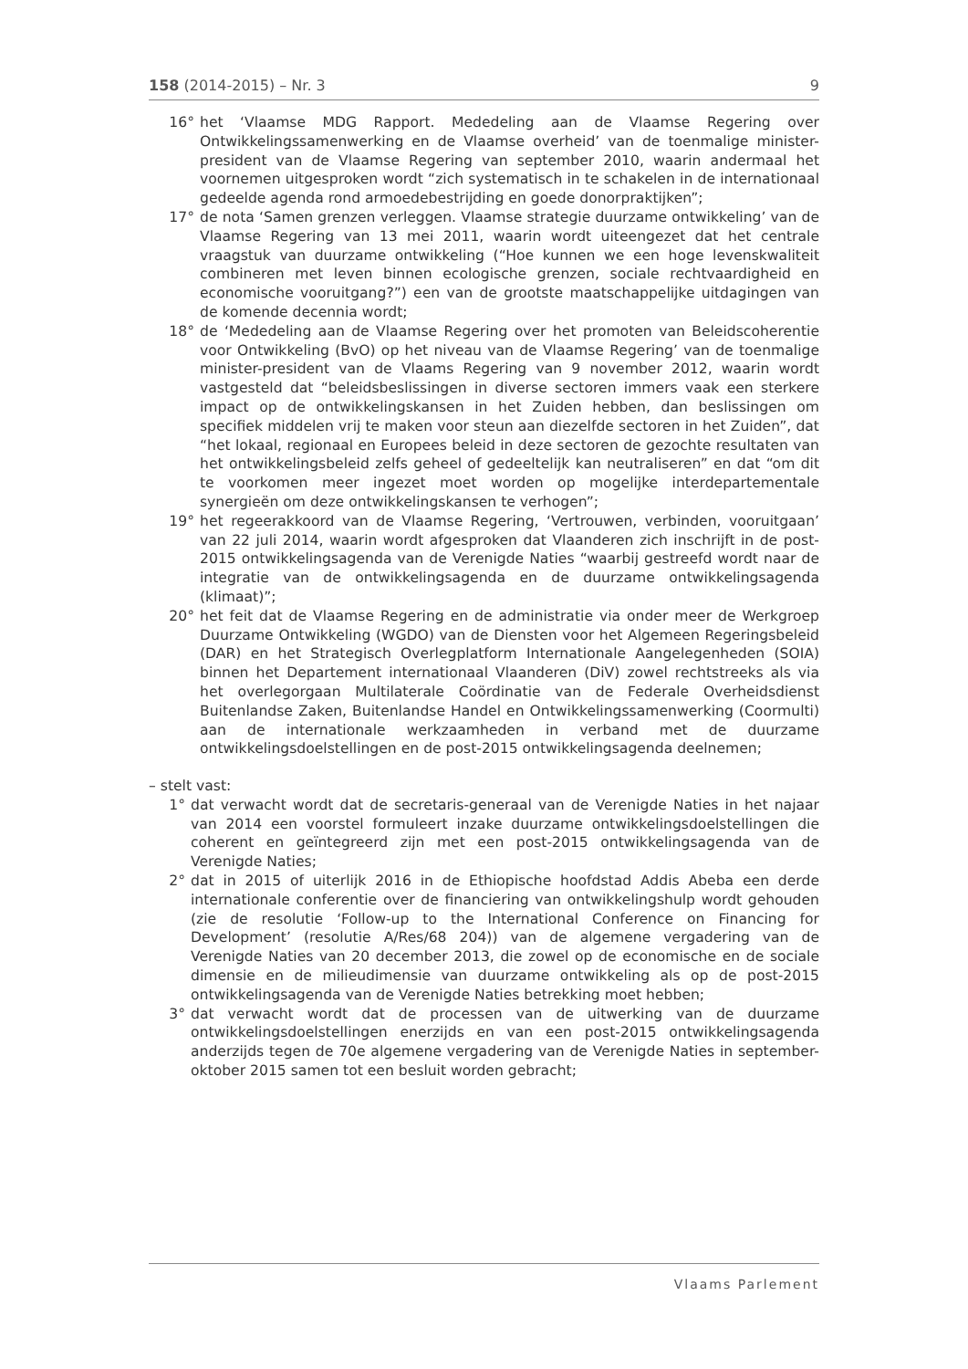158 (2014-2015) – Nr. 3 9
16° het ‘Vlaamse MDG Rapport. Mededeling aan de Vlaamse Regering over Ontwikkelingssamenwerking en de Vlaamse overheid’ van de toenmalige minister-president van de Vlaamse Regering van september 2010, waarin andermaal het voornemen uitgesproken wordt “zich systematisch in te schakelen in de internationaal gedeelde agenda rond armoedebestrijding en goede donorpraktijken”;
17° de nota ‘Samen grenzen verleggen. Vlaamse strategie duurzame ontwikkeling’ van de Vlaamse Regering van 13 mei 2011, waarin wordt uiteengezet dat het centrale vraagstuk van duurzame ontwikkeling (“Hoe kunnen we een hoge levenskwaliteit combineren met leven binnen ecologische grenzen, sociale rechtvaardigheid en economische vooruitgang?”) een van de grootste maatschappelijke uitdagingen van de komende decennia wordt;
18° de ‘Mededeling aan de Vlaamse Regering over het promoten van Beleidscoherentie voor Ontwikkeling (BvO) op het niveau van de Vlaamse Regering’ van de toenmalige minister-president van de Vlaams Regering van 9 november 2012, waarin wordt vastgesteld dat “beleidsbeslissingen in diverse sectoren immers vaak een sterkere impact op de ontwikkelingskansen in het Zuiden hebben, dan beslissingen om specifiek middelen vrij te maken voor steun aan diezelfde sectoren in het Zuiden”, dat “het lokaal, regionaal en Europees beleid in deze sectoren de gezochte resultaten van het ontwikkelingsbeleid zelfs geheel of gedeeltelijk kan neutraliseren” en dat “om dit te voorkomen meer ingezet moet worden op mogelijke interdepartementale synergieën om deze ontwikkelingskansen te verhogen”;
19° het regeerakkoord van de Vlaamse Regering, ‘Vertrouwen, verbinden, vooruitgaan’ van 22 juli 2014, waarin wordt afgesproken dat Vlaanderen zich inschrijft in de post-2015 ontwikkelingsagenda van de Verenigde Naties “waarbij gestreefd wordt naar de integratie van de ontwikkelingsagenda en de duurzame ontwikkelingsagenda (klimaat)”;
20° het feit dat de Vlaamse Regering en de administratie via onder meer de Werkgroep Duurzame Ontwikkeling (WGDO) van de Diensten voor het Algemeen Regeringsbeleid (DAR) en het Strategisch Overlegplatform Internationale Aangelegenheden (SOIA) binnen het Departement internationaal Vlaanderen (DiV) zowel rechtstreeks als via het overlegorgaan Multilaterale Coördinatie van de Federale Overheidsdienst Buitenlandse Zaken, Buitenlandse Handel en Ontwikkelingssamenwerking (Coormulti) aan de internationale werkzaamheden in verband met de duurzame ontwikkelingsdoelstellingen en de post-2015 ontwikkelingsagenda deelnemen;
– stelt vast:
1° dat verwacht wordt dat de secretaris-generaal van de Verenigde Naties in het najaar van 2014 een voorstel formuleert inzake duurzame ontwikkelingsdoelstellingen die coherent en geïntegreerd zijn met een post-2015 ontwikkelingsagenda van de Verenigde Naties;
2° dat in 2015 of uiterlijk 2016 in de Ethiopische hoofdstad Addis Abeba een derde internationale conferentie over de financiering van ontwikkelingshulp wordt gehouden (zie de resolutie ‘Follow-up to the International Conference on Financing for Development’ (resolutie A/Res/68 204)) van de algemene vergadering van de Verenigde Naties van 20 december 2013, die zowel op de economische en de sociale dimensie en de milieudimensie van duurzame ontwikkeling als op de post-2015 ontwikkelingsagenda van de Verenigde Naties betrekking moet hebben;
3° dat verwacht wordt dat de processen van de uitwerking van de duurzame ontwikkelingsdoelstellingen enerzijds en van een post-2015 ontwikkelingsagenda anderzijds tegen de 70e algemene vergadering van de Verenigde Naties in september-oktober 2015 samen tot een besluit worden gebracht;
Vlaams Parlement